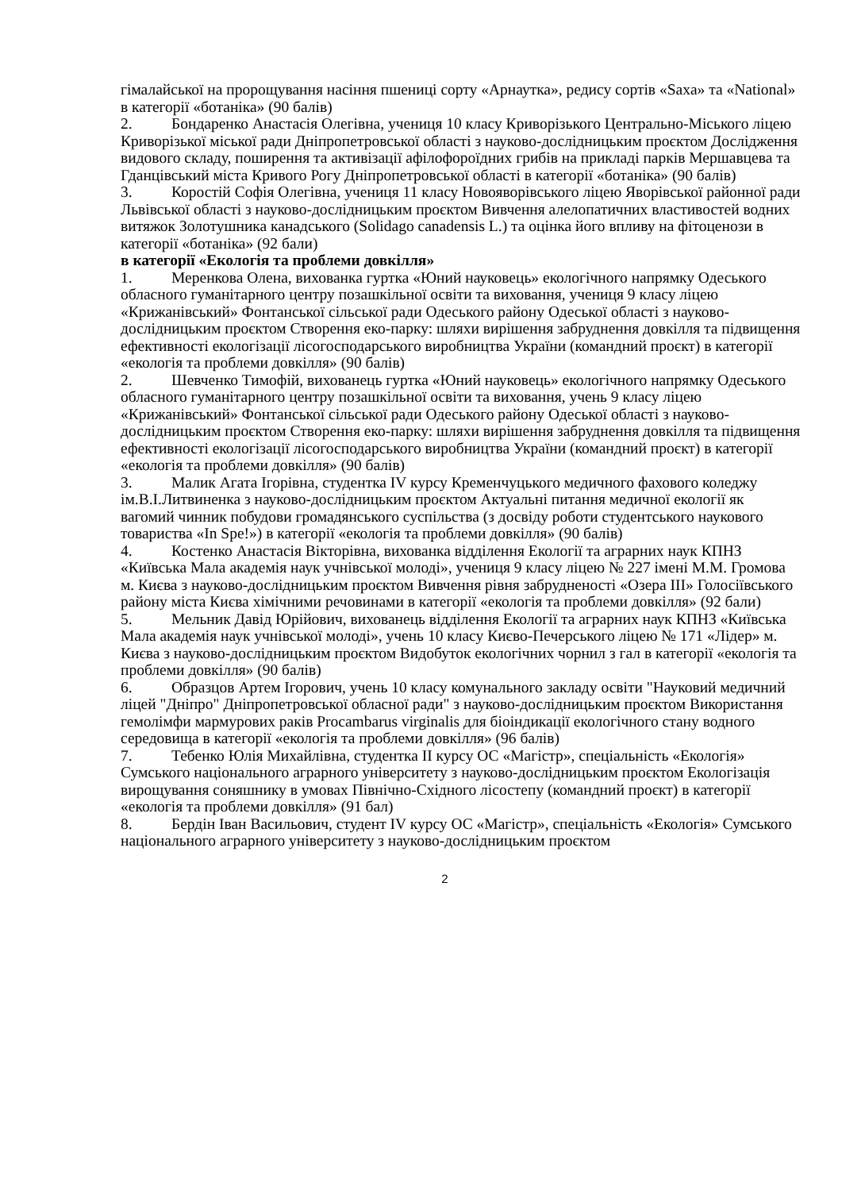гімалайської на пророщування насіння пшениці сорту «Арнаутка», редису сортів «Saxa» та «National» в категорії «ботаніка» (90 балів)
2. Бондаренко Анастасія Олегівна, учениця 10 класу Криворізького Центрально-Міського ліцею Криворізької міської ради Дніпропетровської області з науково-дослідницьким проєктом Дослідження видового складу, поширення та активізації афілофороїдних грибів на прикладі парків Мершавцева та Гданцівський міста Кривого Рогу Дніпропетровської області в категорії «ботаніка» (90 балів)
3. Коростій Софія Олегівна, учениця 11 класу Новояворівського ліцею Яворівської районної ради Львівської області з науково-дослідницьким проєктом Вивчення алелопатичних властивостей водних витяжок Золотушника канадського (Solidago canadensis L.) та оцінка його впливу на фітоценози в категорії «ботаніка» (92 бали)
в категорії «Екологія та проблеми довкілля»
1. Меренкова Олена, вихованка гуртка «Юний науковець» екологічного напрямку Одеського обласного гуманітарного центру позашкільної освіти та виховання, учениця 9 класу ліцею «Крижанівський» Фонтанської сільської ради Одеського району Одеської області з науково-дослідницьким проєктом Створення еко-парку: шляхи вирішення забруднення довкілля та підвищення ефективності екологізації лісогосподарського виробництва України (командний проєкт) в категорії «екологія та проблеми довкілля» (90 балів)
2. Шевченко Тимофій, вихованець гуртка «Юний науковець» екологічного напрямку Одеського обласного гуманітарного центру позашкільної освіти та виховання, учень 9 класу ліцею «Крижанівський» Фонтанської сільської ради Одеського району Одеської області з науково-дослідницьким проєктом Створення еко-парку: шляхи вирішення забруднення довкілля та підвищення ефективності екологізації лісогосподарського виробництва України (командний проєкт) в категорії «екологія та проблеми довкілля» (90 балів)
3. Малик Агата Ігорівна, студентка IV курсу Кременчуцького медичного фахового коледжу ім.В.І.Литвиненка з науково-дослідницьким проєктом Актуальні питання медичної екології як вагомий чинник побудови громадянського суспільства (з досвіду роботи студентського наукового товариства «In Spe!») в категорії «екологія та проблеми довкілля» (90 балів)
4. Костенко Анастасія Вікторівна, вихованка відділення Екології та аграрних наук КПНЗ «Київська Мала академія наук учнівської молоді», учениця 9 класу ліцею № 227 імені М.М. Громова м. Києва з науково-дослідницьким проєктом Вивчення рівня забрудненості «Озера ІІІ» Голосіївського району міста Києва хімічними речовинами в категорії «екологія та проблеми довкілля» (92 бали)
5. Мельник Давід Юрійович, вихованець відділення Екології та аграрних наук КПНЗ «Київська Мала академія наук учнівської молоді», учень 10 класу Києво-Печерського ліцею № 171 «Лідер» м. Києва з науково-дослідницьким проєктом Видобуток екологічних чорнил з гал в категорії «екологія та проблеми довкілля» (90 балів)
6. Образцов Артем Ігорович, учень 10 класу комунального закладу освіти "Науковий медичний ліцей "Дніпро" Дніпропетровської обласної ради" з науково-дослідницьким проєктом Використання гемолімфи мармурових раків Procambarus virginalis для біоіндикації екологічного стану водного середовища в категорії «екологія та проблеми довкілля» (96 балів)
7. Тебенко Юлія Михайлівна, студентка ІІ курсу ОС «Магістр», спеціальність «Екологія» Сумського національного аграрного університету з науково-дослідницьким проєктом Екологізація вирощування соняшнику в умовах Північно-Східного лісостепу (командний проєкт) в категорії «екологія та проблеми довкілля» (91 бал)
8. Бердін Іван Васильович, студент IV курсу ОС «Магістр», спеціальність «Екологія» Сумського національного аграрного університету з науково-дослідницьким проєктом
2